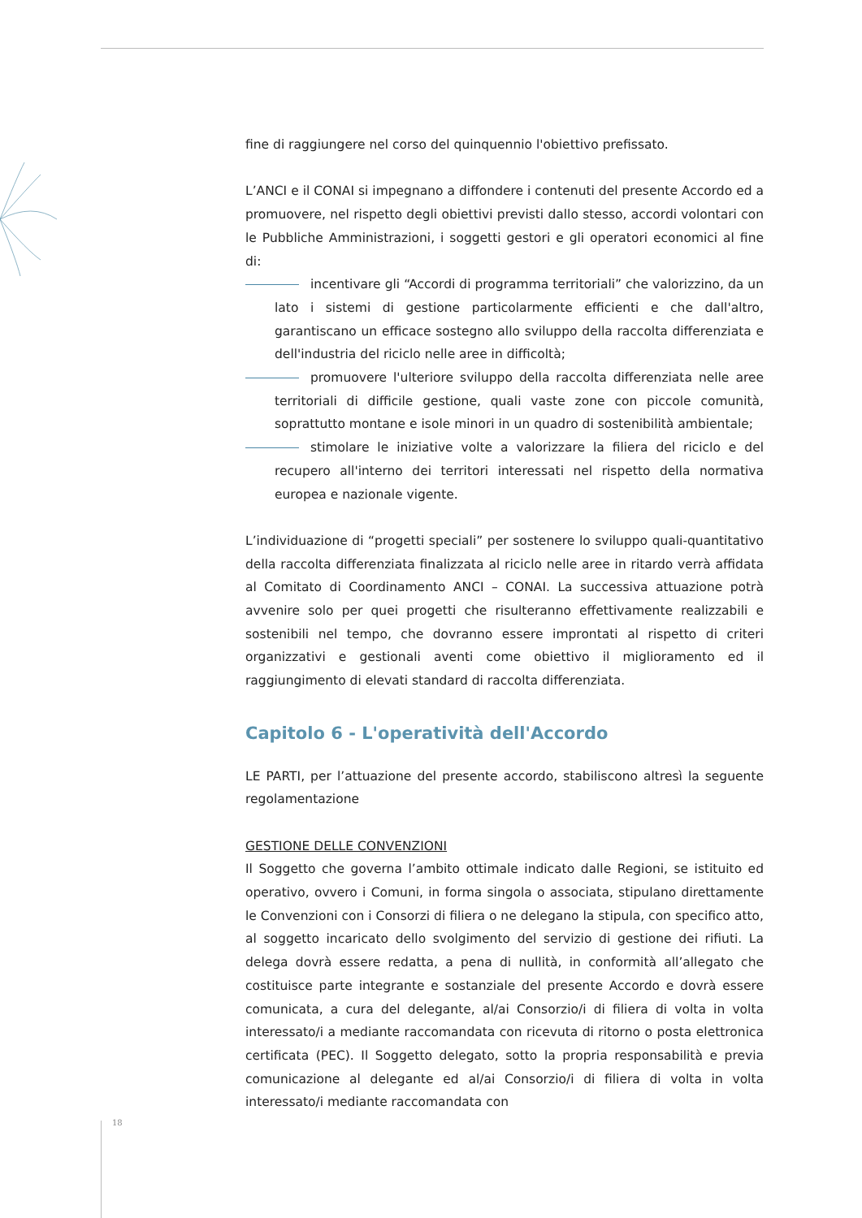fine di raggiungere nel corso del quinquennio l'obiettivo prefissato.
L’ANCI e il CONAI si impegnano a diffondere i contenuti del presente Accordo ed a promuovere, nel rispetto degli obiettivi previsti dallo stesso, accordi volontari con le Pubbliche Amministrazioni, i soggetti gestori e gli operatori economici al fine di:
incentivare gli “Accordi di programma territoriali” che valorizzino, da un lato i sistemi di gestione particolarmente efficienti e che dall'altro, garantiscano un efficace sostegno allo sviluppo della raccolta differenziata e dell'industria del riciclo nelle aree in difficoltà;
promuovere l'ulteriore sviluppo della raccolta differenziata nelle aree territoriali di difficile gestione, quali vaste zone con piccole comunità, soprattutto montane e isole minori in un quadro di sostenibilità ambientale;
stimolare le iniziative volte a valorizzare la filiera del riciclo e del recupero all'interno dei territori interessati nel rispetto della normativa europea e nazionale vigente.
L’individuazione di “progetti speciali” per sostenere lo sviluppo quali-quantitativo della raccolta differenziata finalizzata al riciclo nelle aree in ritardo verrà affidata al Comitato di Coordinamento ANCI – CONAI. La successiva attuazione potrà avvenire solo per quei progetti che risulteranno effettivamente realizzabili e sostenibili nel tempo, che dovranno essere improntati al rispetto di criteri organizzativi e gestionali aventi come obiettivo il miglioramento ed il raggiungimento di elevati standard di raccolta differenziata.
Capitolo 6 - L'operatività dell'Accordo
LE PARTI, per l’attuazione del presente accordo, stabiliscono altresì la seguente regolamentazione
GESTIONE DELLE CONVENZIONI
Il Soggetto che governa l’ambito ottimale indicato dalle Regioni, se istituito ed operativo, ovvero i Comuni, in forma singola o associata, stipulano direttamente le Convenzioni con i Consorzi di filiera o ne delegano la stipula, con specifico atto, al soggetto incaricato dello svolgimento del servizio di gestione dei rifiuti. La delega dovrà essere redatta, a pena di nullità, in conformità all’allegato che costituisce parte integrante e sostanziale del presente Accordo e dovrà essere comunicata, a cura del delegante, al/ai Consorzio/i di filiera di volta in volta interessato/i a mediante raccomandata con ricevuta di ritorno o posta elettronica certificata (PEC). Il Soggetto delegato, sotto la propria responsabilità e previa comunicazione al delegante ed al/ai Consorzio/i di filiera di volta in volta interessato/i mediante raccomandata con
18